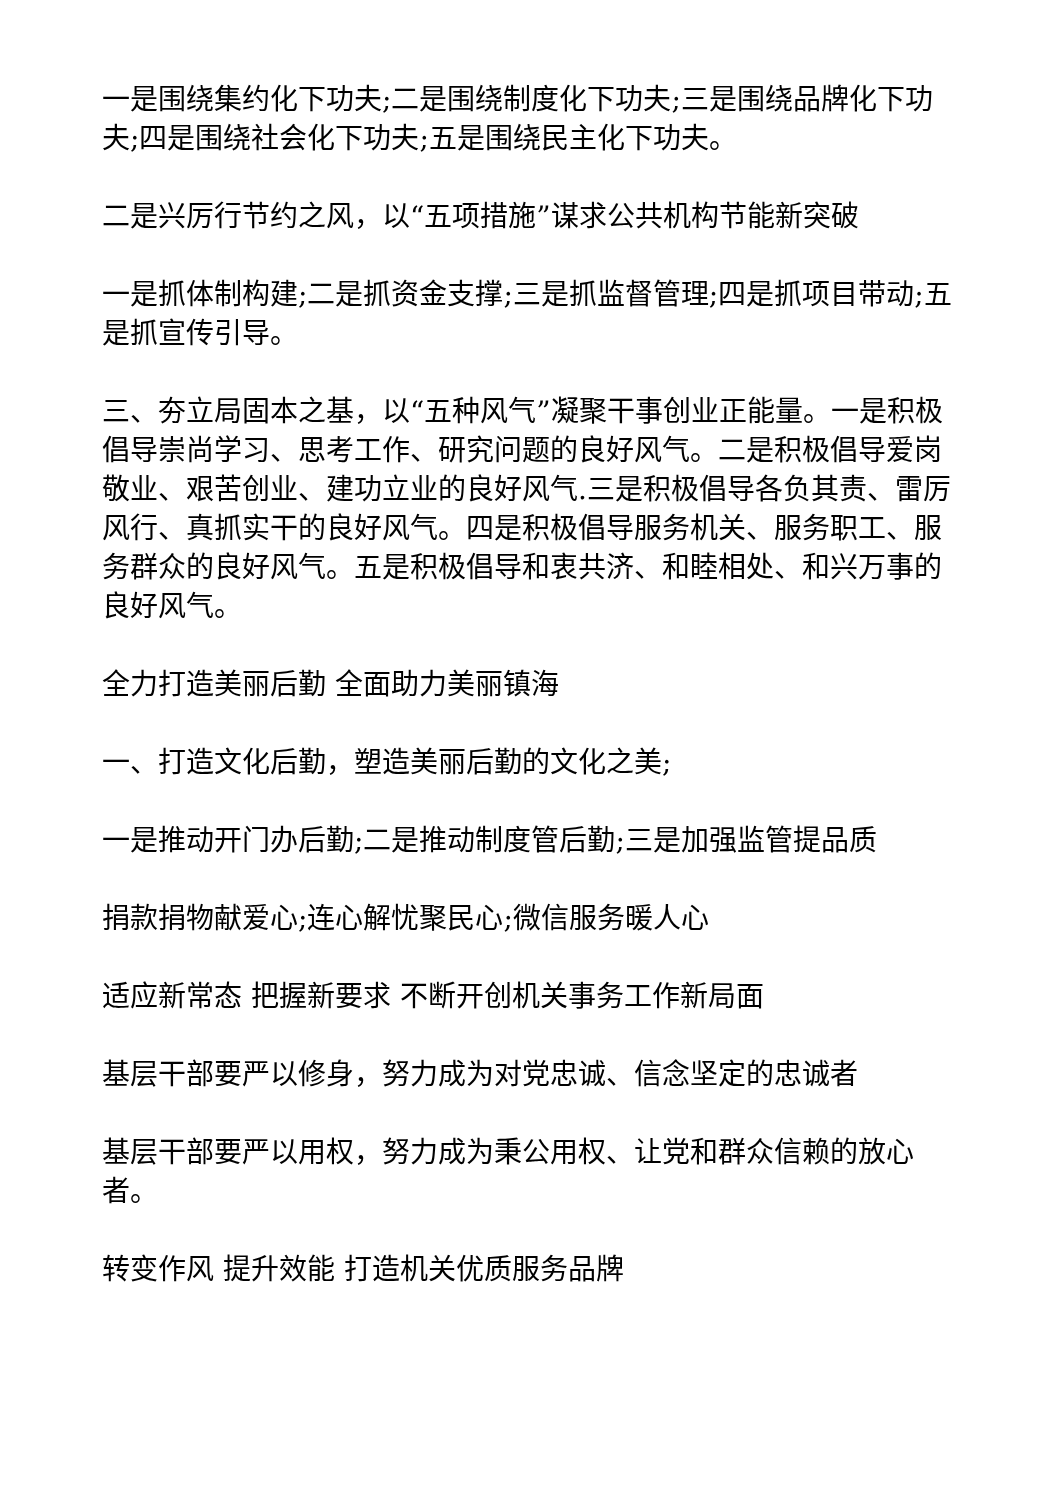一是围绕集约化下功夫;二是围绕制度化下功夫;三是围绕品牌化下功夫;四是围绕社会化下功夫;五是围绕民主化下功夫。
二是兴厉行节约之风，以“五项措施”谋求公共机构节能新突破
一是抓体制构建;二是抓资金支撑;三是抓监督管理;四是抓项目带动;五是抓宣传引导。
三、夯立局固本之基，以“五种风气”凝聚干事创业正能量。一是积极倡导崇尚学习、思考工作、研究问题的良好风气。二是积极倡导爱岗敬业、艰苦创业、建功立业的良好风气.三是积极倡导各负其责、雷厉风行、真抓实干的良好风气。四是积极倡导服务机关、服务职工、服务群众的良好风气。五是积极倡导和衷共济、和睦相处、和兴万事的良好风气。
全力打造美丽后勤 全面助力美丽镇海
一、打造文化后勤，塑造美丽后勤的文化之美;
一是推动开门办后勤;二是推动制度管后勤;三是加强监管提品质
捐款捐物献爱心;连心解忧聚民心;微信服务暖人心
适应新常态 把握新要求 不断开创机关事务工作新局面
基层干部要严以修身，努力成为对党忠诚、信念坚定的忠诚者
基层干部要严以用权，努力成为秉公用权、让党和群众信赖的放心者。
转变作风 提升效能 打造机关优质服务品牌